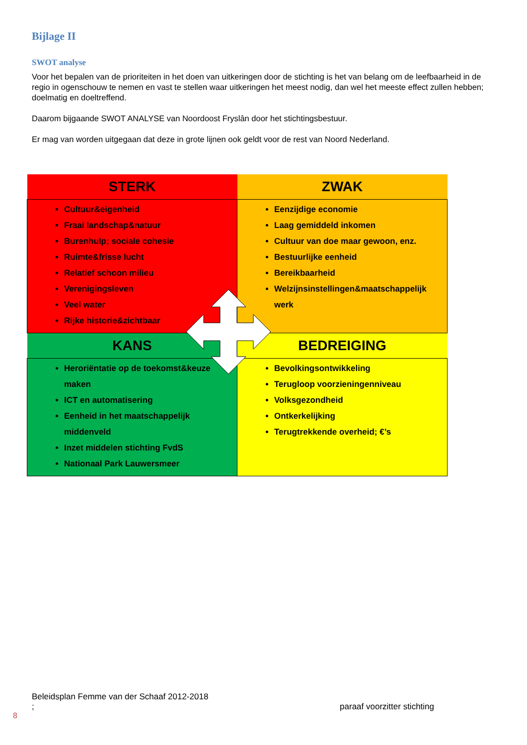Bijlage II
SWOT analyse
Voor het bepalen van de prioriteiten in het doen van uitkeringen door de stichting is het van belang om de leefbaarheid in de regio in ogenschouw te nemen en vast te stellen waar uitkeringen het meest nodig, dan wel het meeste effect zullen hebben; doelmatig en doeltreffend.
Daarom bijgaande SWOT ANALYSE van Noordoost Fryslân door het stichtingsbestuur.
Er mag van worden uitgegaan dat deze in grote lijnen ook geldt voor de rest van Noord Nederland.
| STERK | ZWAK |
| --- | --- |
| Cultuur&eigenheid Fraai landschap&natuur Burenhulp; sociale cohesie Ruimte&frisse lucht Relatief schoon milieu Verenigingsleven Veel water Rijke historie&zichtbaar | Eenzijdige economie Laag gemiddeld inkomen Cultuur van doe maar gewoon, enz. Bestuurlijke eenheid Bereikbaarheid Welzijnsinstellingen&maatschappelijk werk |
| KANS | BEDREIGING |
| Heroriëntatie op de toekomst&keuze maken ICT en automatisering Eenheid in het maatschappelijk middenveld Inzet middelen stichting FvdS Nationaal Park Lauwersmeer | Bevolkingsontwikkeling Terugloop voorzieningenniveau Volksgezondheid Ontkerkelijking Terugtrekkende overheid; €’s |
Beleidsplan Femme van der Schaaf 2012-2018
; paraaf voorzitter stichting
8